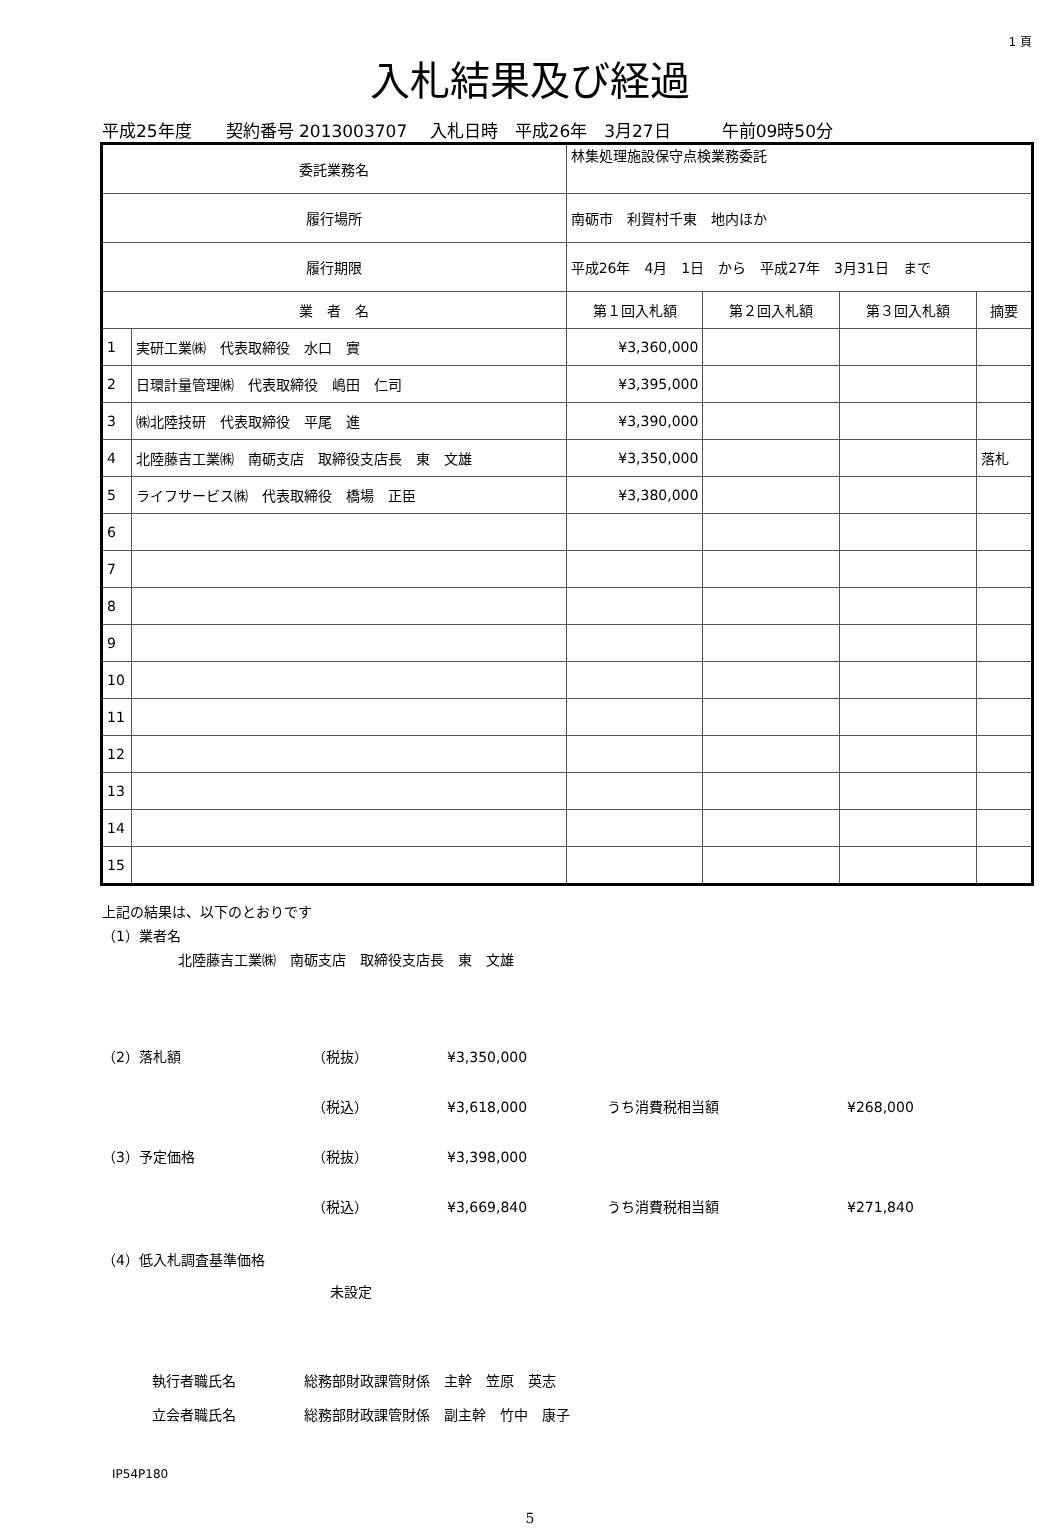1 頁
入札結果及び経過
平成25年度　　契約番号 2013003707　 入札日時　平成26年　3月27日　　　午前09時50分
| 委託業務名 | | 林集処理施設保守点検業務委託 | | | | |
| 履行場所 | | 南砺市 利賀村千東 地内ほか | | | | |
| 履行期限 | | 平成26年 4月 1日 から 平成27年 3月31日 まで | | | | |
| 業 者 名 | | | 第１回入札額 | 第２回入札額 | 第３回入札額 | 摘要 |
| 1 | 実研工業㈱ 代表取締役 水口 實 | | ¥3,360,000 | | | |
| 2 | 日環計量管理㈱ 代表取締役 嶋田 仁司 | | ¥3,395,000 | | | |
| 3 | ㈱北陸技研 代表取締役 平尾 進 | | ¥3,390,000 | | | |
| 4 | 北陸藤吉工業㈱ 南砺支店 取締役支店長 東 文雄 | | ¥3,350,000 | | | 落札 |
| 5 | ライフサービス㈱ 代表取締役 橋場 正臣 | | ¥3,380,000 | | | |
| 6 | | | | | | |
| 7 | | | | | | |
| 8 | | | | | | |
| 9 | | | | | | |
| 10 | | | | | | |
| 11 | | | | | | |
| 12 | | | | | | |
| 13 | | | | | | |
| 14 | | | | | | |
| 15 | | | | | | |
上記の結果は、以下のとおりです
（1）業者名
北陸藤吉工業㈱　南砺支店　取締役支店長　東　文雄
（2）落札額 （税抜） ¥3,350,000
（税込） ¥3,618,000 うち消費税相当額 ¥268,000
（3）予定価格 （税抜） ¥3,398,000
（税込） ¥3,669,840 うち消費税相当額 ¥271,840
（4）低入札調査基準価格
未設定
執行者職氏名 総務部財政課管財係　主幹　笠原　英志
立会者職氏名 総務部財政課管財係　副主幹　竹中　康子
IP54P180
5